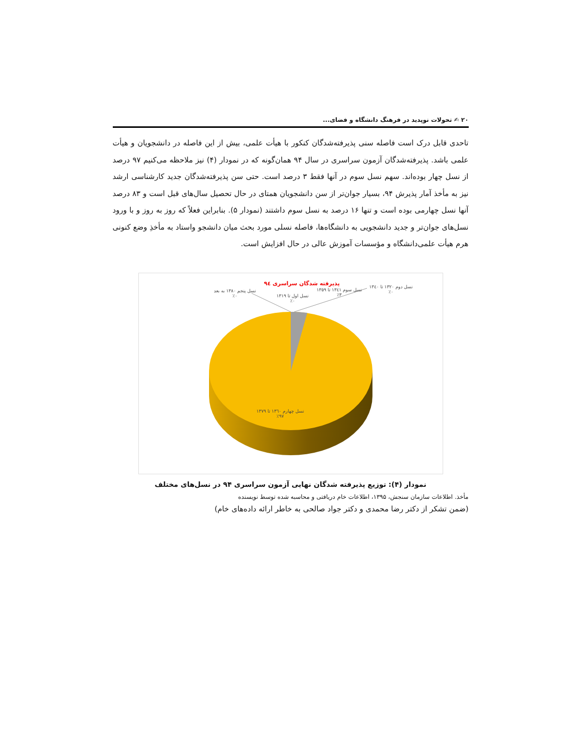۲۰ ✍ تحولات نوپدید در فرهنگ دانشگاه و فضای...
تاحدی قابل درک است فاصله سنی پذیرفته‌شدگان کنکور با هیأت علمی، بیش از این فاصله در دانشجویان و هیأت علمی باشد. پذیرفته‌شدگان آزمون سراسری در سال ۹۴ همان‌گونه که در نمودار (۴) نیز ملاحظه می‌کنیم ۹۷ درصد از نسل چهار بوده‌اند. سهم نسل سوم در آنها فقط ۳ درصد است. حتی سن پذیرفته‌شدگان جدید کارشناسی ارشد نیز به مأخذ آمار پذیرش ۹۴، بسیار جوان‌تر از سن دانشجویان همتای در حال تحصیل سال‌های قبل است و ۸۳ درصد آنها نسل چهارمی بوده است و تنها ۱۶ درصد به نسل سوم داشتند (نمودار ۵). بنابراین فعلاً که روز به روز و با ورود نسل‌های جوان‌تر و جدید دانشجویی به دانشگاه‌ها، فاصله نسلی مورد بحث میان دانشجو واستاد به مأخذِ وضع کنونی هرم هیأت علمی‌دانشگاه و مؤسسات آموزش عالی در حال افزایش است.
پذیرفته شدگان سراسری ۹٤
نسل پنجم ۱۳۸۰ به بعد
٪۰
نسل اول تا ۱۳۱۹
٪۰
نسل سوم ۱۳٤۱ تا ۱۳۵۹
٪۳
نسل دوم ۱۳۲۰ تا ۱۳٤۰
٪۰
نسل چهارم ۱۳٦۰ تا ۱۳۷۹
٪۹۷
نمودار (۴): توزیع پذیرفته شدگان نهایی آزمون سراسری ۹۴ در نسل‌های مختلف
مأخذ. اطلاعات سازمان سنجش، ۱۳۹۵، اطلاعات خام دریافتی و محاسبه شده توسط نویسنده
(ضمن تشکر از دکتر رضا محمدی و دکتر جواد صالحی به خاطر ارائه داده‌های خام)